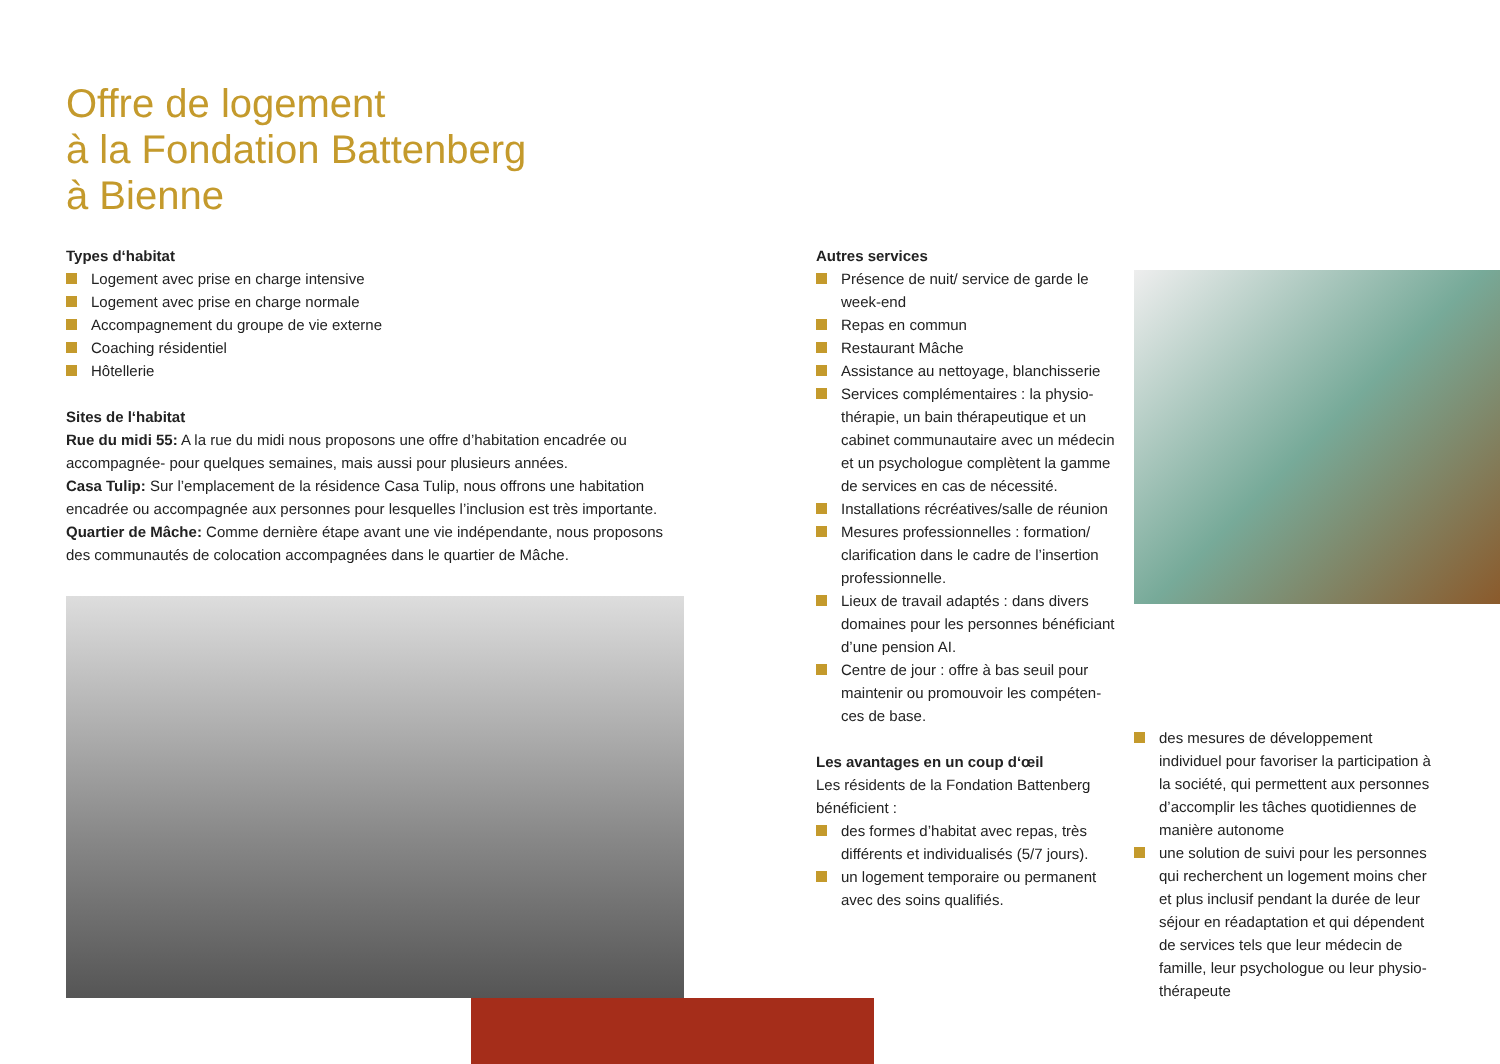Offre de logement
à la Fondation Battenberg
à Bienne
Types d‘habitat
Logement avec prise en charge intensive
Logement avec prise en charge normale
Accompagnement du groupe de vie externe
Coaching résidentiel
Hôtellerie
Sites de l‘habitat
Rue du midi 55: A la rue du midi nous proposons une offre d’habitation encadrée ou accompagnée- pour quelques semaines, mais aussi pour plusieurs années.
Casa Tulip: Sur l’emplacement de la résidence Casa Tulip, nous offrons une habitation encadrée ou accompagnée aux personnes pour lesquelles l’inclusion est très importante.
Quartier de Mâche: Comme dernière étape avant une vie indépendante, nous proposons des communautés de colocation accompagnées dans le quartier de Mâche.
Autres services
Présence de nuit/ service de garde le week-end
Repas en commun
Restaurant Mâche
Assistance au nettoyage, blanchisserie
Services complémentaires : la physio­thérapie, un bain thérapeutique et un cabinet communautaire avec un médecin et un psychologue complètent la gamme de services en cas de nécessité.
Installations récréatives/salle de réunion
Mesures professionnelles : formation/ clarification dans le cadre de l’insertion professionnelle.
Lieux de travail adaptés : dans divers domaines pour les personnes bénéficiant d’une pension AI.
Centre de jour : offre à bas seuil pour maintenir ou promouvoir les compéten­ces de base.
Les avantages en un coup d‘œil
Les résidents de la Fondation Battenberg bénéficient :
des formes d’habitat avec repas, très différents et individualisés (5/7 jours).
un logement temporaire ou permanent avec des soins qualifiés.
des mesures de développement individuel pour favoriser la participation à la soci­été, qui permettent aux personnes d’accomplir les tâches quotidiennes de manière autonome
une solution de suivi pour les person­nes qui recherchent un logement moins cher et plus inclusif pendant la durée de leur séjour en réadaptation et qui dépen­dent de services tels que leur médecin de famille, leur psychologue ou leur physio­thérapeute